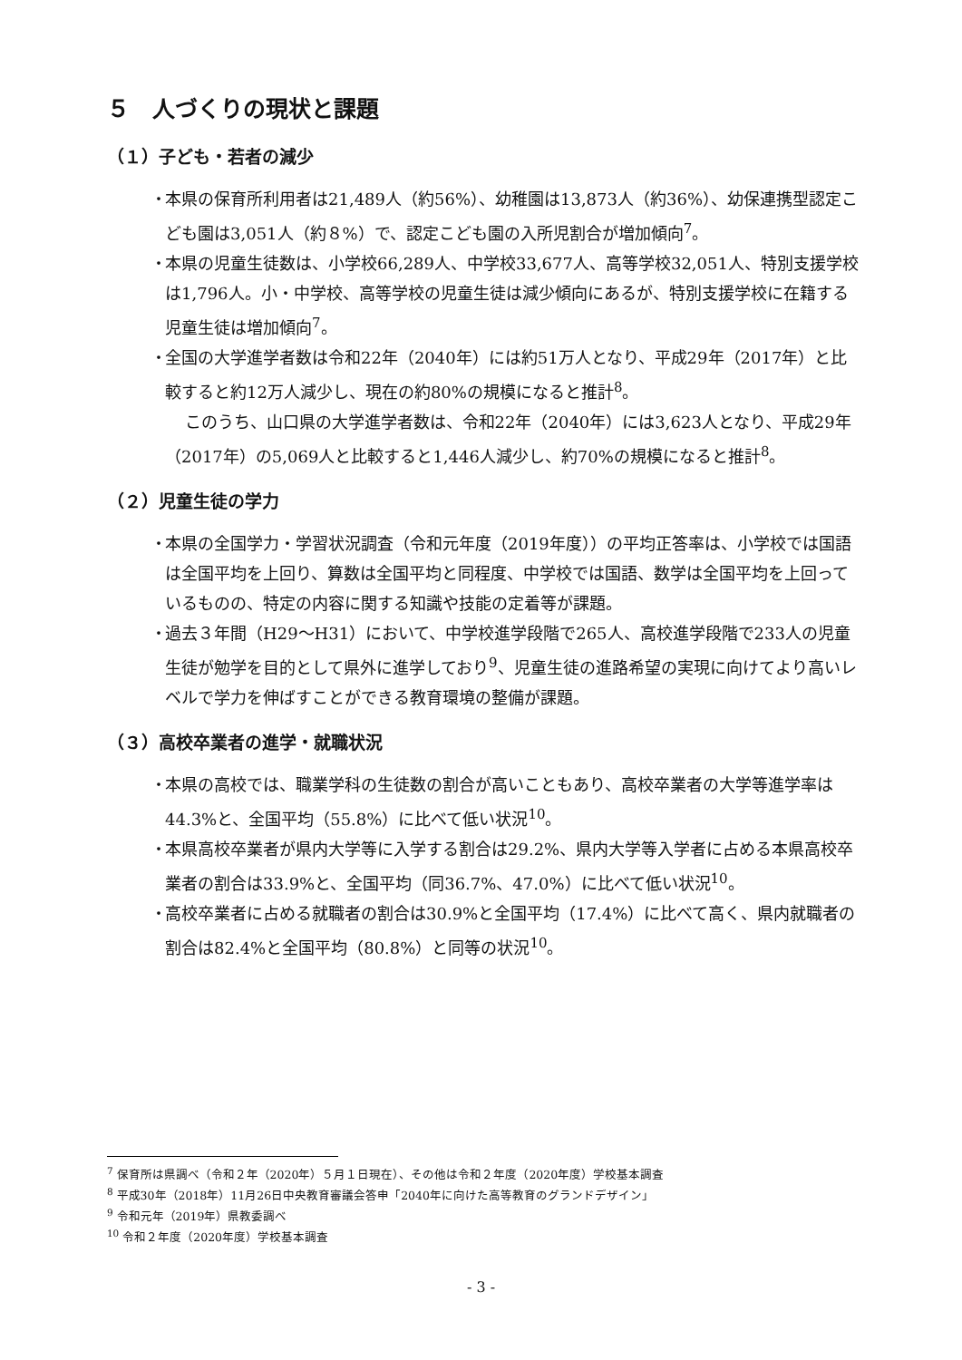５　人づくりの現状と課題
（１）子ども・若者の減少
・ 本県の保育所利用者は21,489人（約56%）、幼稚園は13,873人（約36%）、幼保連携型認定こども園は3,051人（約８%）で、認定こども園の入所児割合が増加傾向<sup>7</sup>。
・ 本県の児童生徒数は、小学校66,289人、中学校33,677人、高等学校32,051人、特別支援学校は1,796人。小・中学校、高等学校の児童生徒は減少傾向にあるが、特別支援学校に在籍する児童生徒は増加傾向<sup>7</sup>。
・ 全国の大学進学者数は令和22年（2040年）には約51万人となり、平成29年（2017年）と比較すると約12万人減少し、現在の約80%の規模になると推計<sup>8</sup>。
このうち、山口県の大学進学者数は、令和22年（2040年）には3,623人となり、平成29年（2017年）の5,069人と比較すると1,446人減少し、約70%の規模になると推計<sup>8</sup>。
（２）児童生徒の学力
・ 本県の全国学力・学習状況調査（令和元年度（2019年度））の平均正答率は、小学校では国語は全国平均を上回り、算数は全国平均と同程度、中学校では国語、数学は全国平均を上回っているものの、特定の内容に関する知識や技能の定着等が課題。
・ 過去３年間（H29～H31）において、中学校進学段階で265人、高校進学段階で233人の児童生徒が勉学を目的として県外に進学しており<sup>9</sup>、児童生徒の進路希望の実現に向けてより高いレベルで学力を伸ばすことができる教育環境の整備が課題。
（３）高校卒業者の進学・就職状況
・ 本県の高校では、職業学科の生徒数の割合が高いこともあり、高校卒業者の大学等進学率は44.3%と、全国平均（55.8%）に比べて低い状況<sup>10</sup>。
・ 本県高校卒業者が県内大学等に入学する割合は29.2%、県内大学等入学者に占める本県高校卒業者の割合は33.9%と、全国平均（同36.7%、47.0%）に比べて低い状況<sup>10</sup>。
・ 高校卒業者に占める就職者の割合は30.9%と全国平均（17.4%）に比べて高く、県内就職者の割合は82.4%と全国平均（80.8%）と同等の状況<sup>10</sup>。
<sup>7</sup> 保育所は県調べ（令和２年（2020年）５月１日現在）、その他は令和２年度（2020年度）学校基本調査
<sup>8</sup> 平成30年（2018年）11月26日中央教育審議会答申「2040年に向けた高等教育のグランドデザイン」
<sup>9</sup> 令和元年（2019年）県教委調べ
<sup>10</sup> 令和２年度（2020年度）学校基本調査
- 3 -